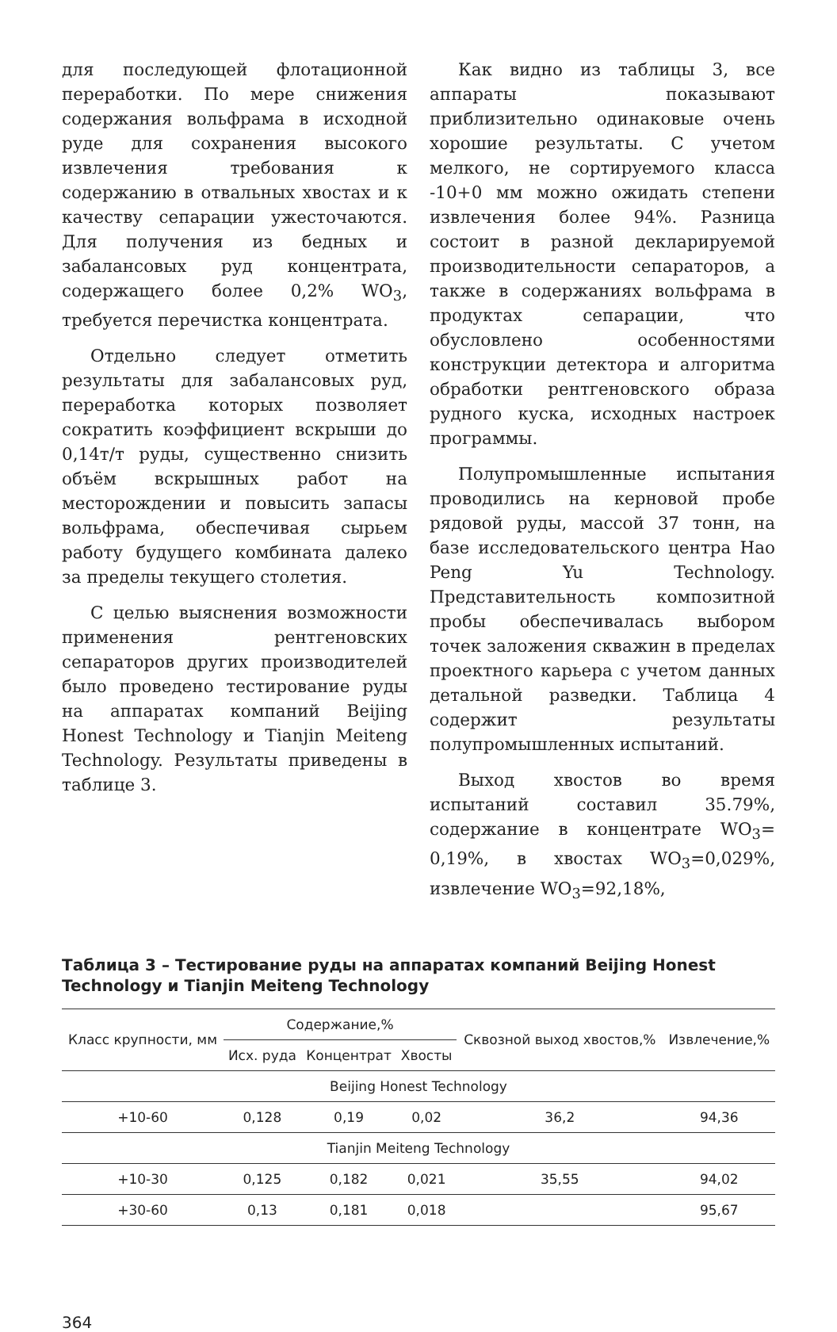для последующей флотационной переработки. По мере снижения содержания вольфрама в исходной руде для сохранения высокого извлечения требования к содержанию в отвальных хвостах и к качеству сепарации ужесточаются. Для получения из бедных и забалансовых руд концентрата, содержащего более 0,2% WO<sub>3</sub>, требуется перечистка концентрата.
Отдельно следует отметить результаты для забалансовых руд, переработка которых позволяет сократить коэффициент вскрыши до 0,14т/т руды, существенно снизить объём вскрышных работ на месторождении и повысить запасы вольфрама, обеспечивая сырьем работу будущего комбината далеко за пределы текущего столетия.
С целью выяснения возможности применения рентгеновских сепараторов других производителей было проведено тестирование руды на аппаратах компаний Beijing Honest Technology и Tianjin Meiteng Technology. Результаты приведены в таблице 3.
Как видно из таблицы 3, все аппараты показывают приблизительно одинаковые очень хорошие результаты. С учетом мелкого, не сортируемого класса -10+0 мм можно ожидать степени извлечения более 94%. Разница состоит в разной декларируемой производительности сепараторов, а также в содержаниях вольфрама в продуктах сепарации, что обусловлено особенностями конструкции детектора и алгоритма обработки рентгеновского образа рудного куска, исходных настроек программы.
Полупромышленные испытания проводились на керновой пробе рядовой руды, массой 37 тонн, на базе исследовательского центра Hao Peng Yu Technology. Представительность композитной пробы обеспечивалась выбором точек заложения скважин в пределах проектного карьера с учетом данных детальной разведки. Таблица 4 содержит результаты полупромышленных испытаний.
Выход хвостов во время испытаний составил 35.79%, содержание в концентрате WO<sub>3</sub>= 0,19%, в хвостах WO<sub>3</sub>=0,029%, извлечение WO<sub>3</sub>=92,18%,
Таблица 3 – Тестирование руды на аппаратах компаний Beijing Honest Technology и Tianjin Meiteng Technology
| Класс крупности, мм | Содержание,% | | | Сквозной выход хвостов,% | Извлечение,% |
| --- | --- | --- | --- | --- | --- |
| | Исх. руда | Концентрат | Хвосты | | |
| Beijing Honest Technology | | | | | |
| +10-60 | 0,128 | 0,19 | 0,02 | 36,2 | 94,36 |
| Tianjin Meiteng Technology | | | | | |
| +10-30 | 0,125 | 0,182 | 0,021 | 35,55 | 94,02 |
| +30-60 | 0,13 | 0,181 | 0,018 | | 95,67 |
364